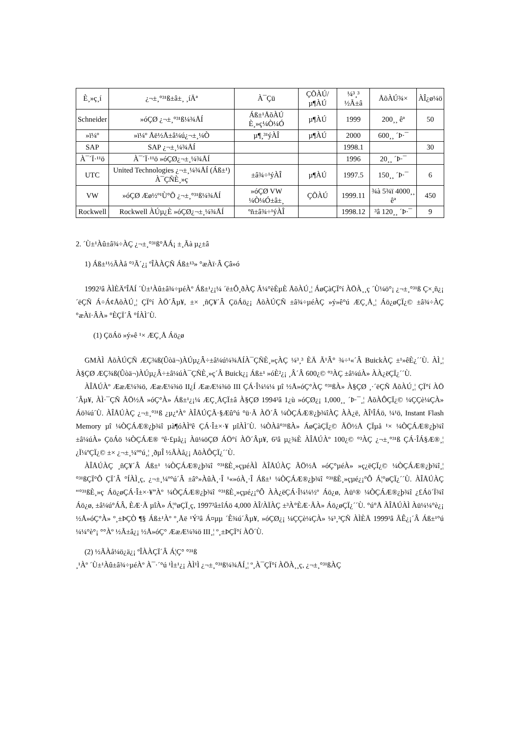| È¸»ç¸í | ¿¬±¸°³¹ß±â±¸ ¸íÄª | À¯Çü | ÇÕÀÚ/µ¶ÀÚ | ¼³¸³ ½Ã±â | ÅõÀÚ¾× | ÀÎ¿ø¼ö |
| --- | --- | --- | --- | --- | --- | --- |
| Schneider | »óÇØ ¿¬±¸°³¹ß¼¾ÅÍ | Áß±¹ÅõÀÚ È¸»ç¼Ò¼Ó | µ¶ÀÚ | 1999 | 200¸¸ êª | 50 |
| »ï¼º | »ï¼º Åë½Å±â¼ú¿¬±¸¼Ò | µ¶¸³¹ýÀÎ | µ¶ÀÚ | 2000 | 600¸¸ ´Þ·¯ | |
| SAP | SAP ¿¬±¸¼¾ÅÍ | | | 1998.1 | | 30 |
| À¯´Ï·¹¹ö | À¯´Ï·¹¹ö »óÇØ¿¬±¸¼¾ÅÍ | | | 1996 | 20¸¸ ´Þ·¯ | |
| UTC | United Technologies ¿¬±¸¼¾ÅÍ (Áß±¹) À¯ÇÑÈ¸»ç | ±â¾÷¹ýÀÎ | µ¶ÀÚ | 1997.5 | 150¸¸ ´Þ·¯ | 6 |
| VW | »óÇØ Æø½º¹Ù°Õ ¿¬±¸°³¹ß¼¾ÅÍ | »óÇØ VW ¼Ò¼Ó±â±¸ | ÇÕÀÚ | 1999.11 | ¾à 5¾ï 4000¸¸ êª | 450 |
| Rockwell | Rockwell ÀÚµ¿È­ »óÇØ¿¬±¸¼¾ÅÍ | ºñ±â¾÷¹ýÀÎ | | 1998.12 | ³â 120¸¸ ´Þ·¯ | 9 |
2. ´Ù±¹Àû±â¾÷ÀÇ ¿¬±¸°³¹ß°ÅÁ¡ ±¸Ãà µ¿±â
1) Áß±¹½ÃÀå °³Ã´¿¡ ºÎÀÀÇÑ Áß±¹³» °æÀï·Â Çâ»ó
1992³â ÀÌÈÄºÎÅÍ ´Ù±¹Àû±â¾÷µéÀº Áß±¹¿¡¼­ ´ë±Ô¸ðÀÇ Ã¼°èÈ­µÈ ÅõÀÚ¸¦ ÁøÇàÇÏ°í ÀÖÀ¸¸ç ´Ù¼ö°¡ ¿¬±¸°³¹ß Ç×¸ñ¿¡ ´ëÇÑ Á÷Á¢ÅõÀÚ¸¦ ÇÏ°í ÀÖ´Âµ¥, ±× ¸ñÇ¥´Â ÇöÁö¿¡ ÅõÀÚÇÑ ±â¾÷µéÀÇ »ý»ê°ú ÆÇ¸Å¸¦ Áö¿øÇÏ¿© ±â¾÷ÀÇ °æÀï·ÂÀ» °­È­ÇÏ´Â °ÍÀÌ´Ù.
(1) ÇöÁö »ý»ê ¹× ÆÇ¸Å Áö¿ø
GMÀÌ ÅõÀÚÇÑ ÆÇ¾ß(Ûòä¬)ÀÚµ¿Â÷±â¼ú¼¾ÅÍÀ¯ÇÑÈ¸»çÀÇ ¼³¸³ ÈÄ Ã¹Â° ¾÷¹«´Â BuickÀÇ ±¹»êÈ­¿´´Ù. ÀÌ¸¦ À§ÇØ ÆÇ¾ß(Ûòä¬)ÀÚµ¿Â÷±â¼úÀ¯ÇÑÈ¸»ç´Â Buick¿¡ Áß±¹ »óÈ²¿¡ ¸Â´Â 600¿© °³ÀÇ ±â¼úÀ» ÀÀ¿ëÇÏ¿´´Ù.
ÀÎÅÚÀº ÆæÆ¼¾ö, ÆæÆ¼¾ö II¿Í ÆæÆ¼¾ö III ÇÁ·Î¼¼¼­ µî ½Å»óÇ°ÀÇ °³¹ßÀ» À§ÇØ ¸·´ëÇÑ ÅõÀÚ¸¦ ÇÏ°í ÀÖ´Âµ¥, ÀÌ·¯ÇÑ ÃÖ½Å »óÇ°À» Áß±¹¿¡¼­ ÆÇ¸ÅÇÏ±â À§ÇØ 1994³â 1¿ù »óÇØ¿¡ 1,000¸¸ ´Þ·¯¸¦ ÅõÀÔÇÏ¿© ¼ÇÇè¼ÇÀ» Áö¾ú´Ù. ÀÎÅÚÀÇ ¿¬±¸°³¹ß ¿µ¿ªÀº ÀÎÅÚÇÃ·§Æû°ú °ü·Ã ÀÖ´Â ¼ÒÇÁÆ®¿þ¾îÀÇ ÀÀ¿ë, ÀÎ¹ÎÁö, ¼­¹ö, Instant Flash Memory µî ¼ÒÇÁÆ®¿þ¾î µà¶óÀÌºê ÇÁ·Î±×·¥ µîÀÌ´Ù. ¼ÒÀå°³¹ßÀ» ÁøÇàÇÏ¿© ÃÖ½Å ÇÏµå ¹× ¼ÒÇÁÆ®¿þ¾î ±â¼úÀ» ÇöÁö ¼ÒÇÁÆ® ºê·£µå¿¡ Àü¼öÇØ ÁÖ°í ÀÖ´Âµ¥, 6³â µ¿¾È ÀÎÅÚÀº 100¿© °³ÀÇ ¿¬±¸°³¹ß ÇÁ·ÎÁ§Æ®¸¦ ¿Ï¼ºÇÏ¿© ±× ¿¬±¸¼º°ú¸¦ ¸ðµÎ ½ÃÀå¿¡ ÅõÀÔÇÏ¿´´Ù.
ÀÎÅÚÀÇ ¸ñÇ¥´Â Áß±¹ ¼ÒÇÁÆ®¿þ¾î °³¹ßÈ¸»çµéÀÌ ÀÎÅÚÀÇ ÃÖ½Å »óÇ°µéÀ» »ç¿ëÇÏ¿© ¼ÒÇÁÆ®¿þ¾î¸¦ °³¹ßÇÏ°Ô ÇÏ´Â °ÍÀÌ¸ç, ¿¬±¸¼º°ú´Â ±â°»ÀûÀ¸·Î ¹«»óÀ¸·Î Áß±¹ ¼ÒÇÁÆ®¿þ¾î °³¹ßÈ¸»çµé¿¡°Ô Á¦°øÇÏ¿´´Ù. ÀÎÅÚÀÇ “°³¹ßÈ¸»ç Áö¿øÇÁ·Î±×·¥”Àº ¼ÒÇÁÆ®¿þ¾î °³¹ßÈ¸»çµé¿¡°Ô ÀÀ¿ëÇÁ·Î¼¼½º Áö¿ø, Àü¹® ¼ÒÇÁÆ®¿þ¾î ¿£Áö´Ï¾î Áö¿ø, ±â¼ú°­ÁÂ, ÈÆ·Ã µîÀ» Á¦°øÇÏ¸ç, 1997³â±îÁö 4,000 ÀÎ/ÀÏÀÇ ±³À°ÈÆ·ÃÀ» Áö¿øÇÏ¿´´Ù. °ú°Å ÀÎÅÚÀÌ Àü¼¼°è¿¡ ½Å»óÇ°À» º¸±ÞÇÒ ¶§ Áß±¹Àº º¸Åë ¹Ý³â Á¤µµ ´Ê¾ú´Âµ¥, »óÇØ¿¡ ¼ÇÇè¼ÇÀ» ¼³¸³ÇÑ ÀÌÈÄ 1999³â ÃÊ¿¡´Â Áß±¹°ú ¼¼°è°¡ °°Àº ½Ã±â¿¡ ½Å»óÇ° ÆæÆ¼¾ö III¸¦ º¸±ÞÇÏ°í ÀÖ´Ù.
(2) ½ÃÀå¼ö¿ä¿¡ ºÎÀÀÇÏ´Â Á¦Ç° °³¹ß
¸¹Àº ´Ù±¹Àû±â¾÷µéÀº À¯·´°ú ¹Ì±¹¿¡ ÀÌ¹Ì ¿¬±¸°³¹ß¼¾ÅÍ¸¦ º¸À¯ÇÏ°í ÀÖÀ¸¸ç, ¿¬±¸°³¹ßÀÇ